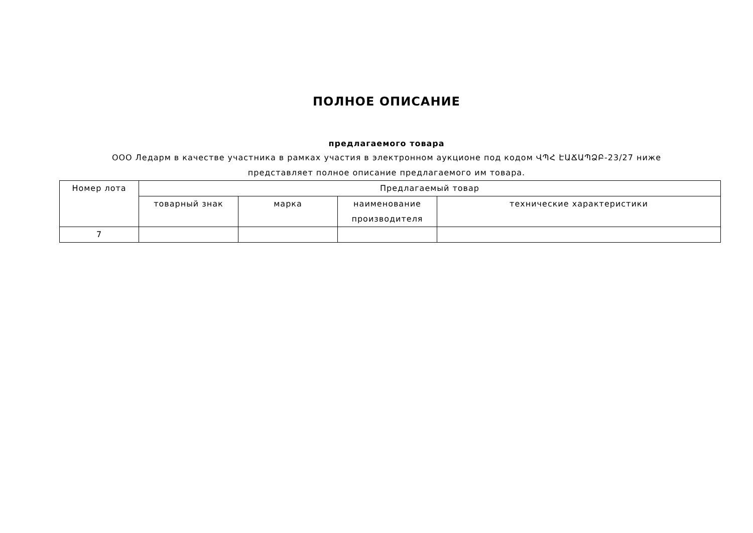ПОЛНОЕ ОПИСАНИЕ
предлагаемого товара
ООО Ледарм в качестве участника в рамках участия в электронном аукционе под кодом ՎՊՀ ԷԱՃԱՊՁԲ-23/27 ниже представляет полное описание предлагаемого им товара.
| Номер лота | Предлагаемый товар | | | |
| --- | --- | --- | --- | --- |
| | товарный знак | марка | наименование производителя | технические характеристики |
| 7 | | | | |